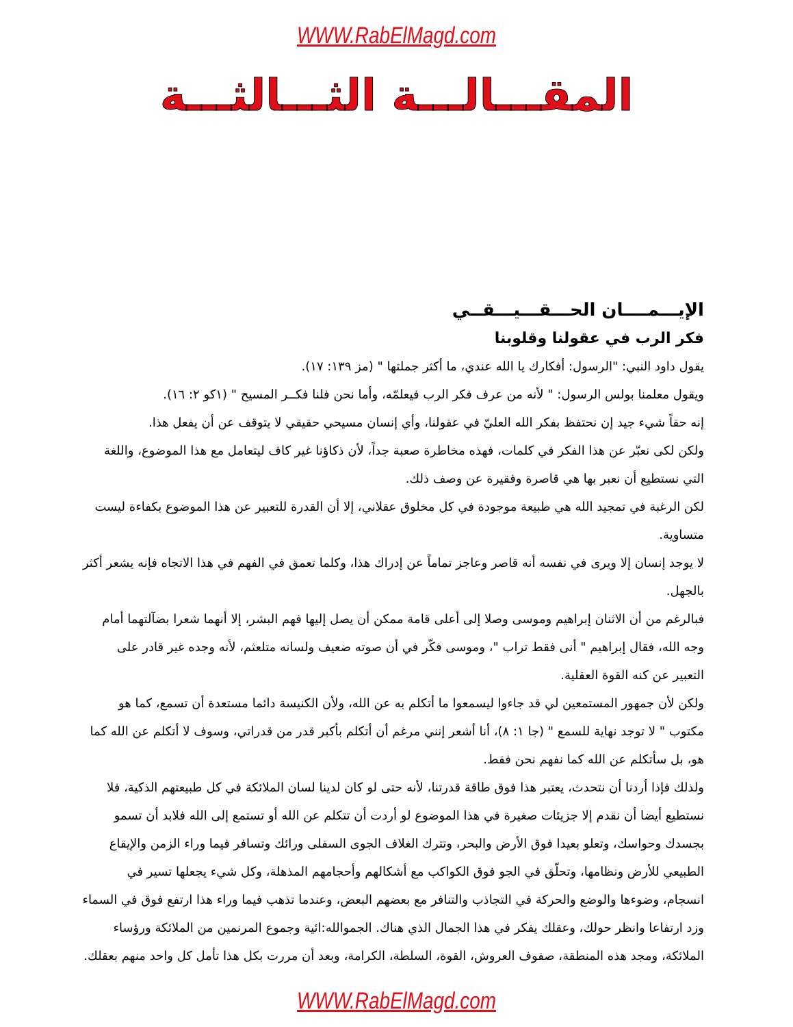WWW.RabElMagd.com
المقـــالـــة الثـــالثـــة
الإيـــمــــان الحـــقـــيـــقــي
فكر الرب في عقولنا وقلوبنا
يقول داود النبي: "الرسول: أفكارك يا الله عندي، ما أكثر جملتها " (مز ١٣٩: ١٧).
ويقول معلمنا بولس الرسول: " لأنه من عرف فكر الرب فيعلمّه، وأما نحن فلنا فكــر المسيح " (١كو ٢: ١٦).
إنه حقاً شيء جيد إن نحتفظ بفكر الله العليّ في عقولنا، وأي إنسان مسيحي حقيقي لا يتوقف عن أن يفعل هذا.
ولكن لكى نعبّر عن هذا الفكر في كلمات، فهذه مخاطرة صعبة جداً، لأن ذكاؤنا غير كاف ليتعامل مع هذا الموضوع، واللغة التي نستطيع أن نعبر بها هي قاصرة وفقيرة عن وصف ذلك.
لكن الرغبة في تمجيد الله هي طبيعة موجودة في كل مخلوق عقلاني، إلا أن القدرة للتعبير عن هذا الموضوع بكفاءة ليست متساوية.
لا يوجد إنسان إلا ويرى في نفسه أنه قاصر وعاجز تماماً عن إدراك هذا، وكلما تعمق في الفهم في هذا الاتجاه فإنه يشعر أكثر بالجهل.
فبالرغم من أن الاثنان إبراهيم وموسى وصلا إلى أعلى قامة ممكن أن يصل إليها فهم البشر، إلا أنهما شعرا بضآلتهما أمام وجه الله، فقال إبراهيم " أنى فقط تراب "، وموسى فكّر في أن صوته ضعيف ولسانه متلعثم، لأنه وجده غير قادر على التعبير عن كنه القوة العقلية.
ولكن لأن جمهور المستمعين لي قد جاءوا ليسمعوا ما أتكلم به عن الله، ولأن الكنيسة دائما مستعدة أن تسمع، كما هو مكتوب " لا توجد نهاية للسمع " (جا ١: ٨)، أنا أشعر إنني مرغم أن أتكلم بأكبر قدر من قدراتي، وسوف لا أتكلم عن الله كما هو، بل سأتكلم عن الله كما نفهم نحن فقط.
ولذلك فإذا أردنا أن نتحدث، يعتبر هذا فوق طاقة قدرتنا، لأنه حتى لو كان لدينا لسان الملائكة في كل طبيعتهم الذكية، فلا نستطيع أيضا أن نقدم إلا جزيئات صغيرة في هذا الموضوع لو أردت أن تتكلم عن الله أو تستمع إلى الله فلابد أن تسمو بجسدك وحواسك، وتعلو بعيدا فوق الأرض والبحر، وتترك الغلاف الجوى السفلى ورائك وتسافر فيما وراء الزمن والإيقاع الطبيعي للأرض ونظامها، وتحلّق في الجو فوق الكواكب مع أشكالهم وأحجامهم المذهلة، وكل شيء يجعلها تسير في انسجام، وضوءها والوضع والحركة في التجاذب والتنافر مع بعضهم البعض، وعندما تذهب فيما وراء هذا ارتفع فوق في السماء وزد ارتفاعا وانظر حولك، وعقلك يفكر في هذا الجمال الذي هناك. الجموالله:ائية وجموع المرنمين من الملائكة ورؤساء الملائكة، ومجد هذه المنطقة، صفوف العروش، القوة، السلطة، الكرامة، وبعد أن مررت بكل هذا تأمل كل واحد منهم بعقلك.
WWW.RabElMagd.com